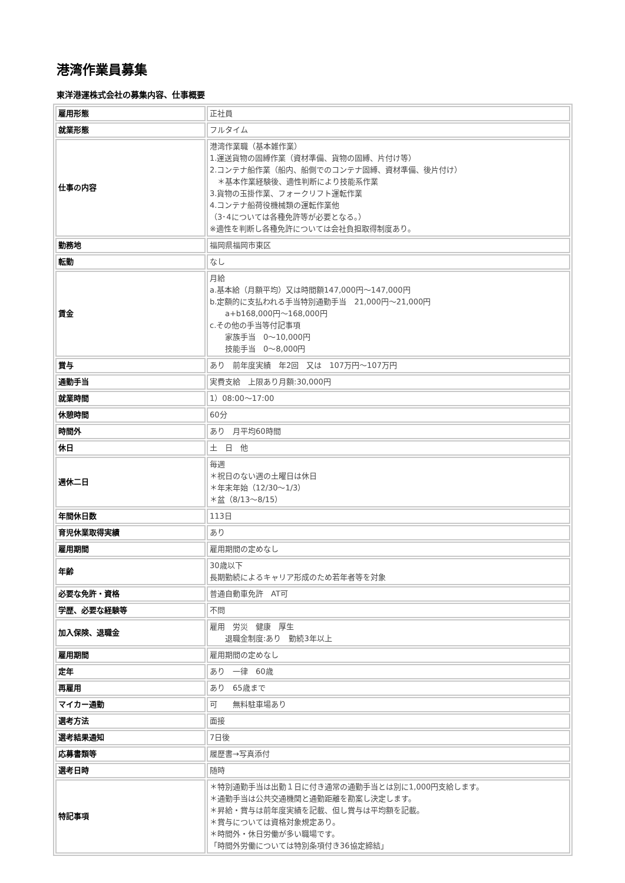港湾作業員募集
東洋港運株式会社の募集内容、仕事概要
| 雇用形態 | 正社員 |
| 就業形態 | フルタイム |
| 仕事の内容 | 港湾作業職（基本雑作業） 1.運送貨物の固縛作業（資材準備、貨物の固縛、片付け等） 2.コンテナ船作業（船内、船側でのコンテナ固縛、資材準備、後片付け） ＊基本作業経験後、適性判断により技能系作業 3.貨物の玉掛作業、フォークリフト運転作業 4.コンテナ船荷役機械類の運転作業他 （3･4については各種免許等が必要となる。） ※適性を判断し各種免許については会社負担取得制度あり。 |
| 勤務地 | 福岡県福岡市東区 |
| 転勤 | なし |
| 賃金 | 月給 a.基本給（月額平均）又は時間額147,000円～147,000円 b.定額的に支払われる手当特別通勤手当 21,000円～21,000円 a+b168,000円～168,000円 c.その他の手当等付記事項 家族手当 0～10,000円 技能手当 0～8,000円 |
| 賞与 | あり 前年度実績 年2回 又は 107万円～107万円 |
| 通勤手当 | 実費支給 上限あり月額:30,000円 |
| 就業時間 | 1）08:00～17:00 |
| 休憩時間 | 60分 |
| 時間外 | あり 月平均60時間 |
| 休日 | 土 日 他 |
| 週休二日 | 毎週 ＊祝日のない週の土曜日は休日 ＊年末年始（12/30～1/3） ＊盆（8/13～8/15） |
| 年間休日数 | 113日 |
| 育児休業取得実績 | あり |
| 雇用期間 | 雇用期間の定めなし |
| 年齢 | 30歳以下 長期勤続によるキャリア形成のため若年者等を対象 |
| 必要な免許・資格 | 普通自動車免許 AT可 |
| 学歴、必要な経験等 | 不問 |
| 加入保険、退職金 | 雇用 労災 健康 厚生 退職金制度:あり 勤続3年以上 |
| 雇用期間 | 雇用期間の定めなし |
| 定年 | あり 一律 60歳 |
| 再雇用 | あり 65歳まで |
| マイカー通勤 | 可 無料駐車場あり |
| 選考方法 | 面接 |
| 選考結果通知 | 7日後 |
| 応募書類等 | 履歴書→写真添付 |
| 選考日時 | 随時 |
| 特記事項 | ＊特別通勤手当は出勤１日に付き通常の通勤手当とは別に1,000円支給します。 ＊通勤手当は公共交通機関と通勤距離を勘案し決定します。 ＊昇給・賞与は前年度実績を記載、但し賞与は平均額を記載。 ＊賞与については資格対象規定あり。 ＊時間外・休日労働が多い職場です。 「時間外労働については特別条項付き36協定締結」 |